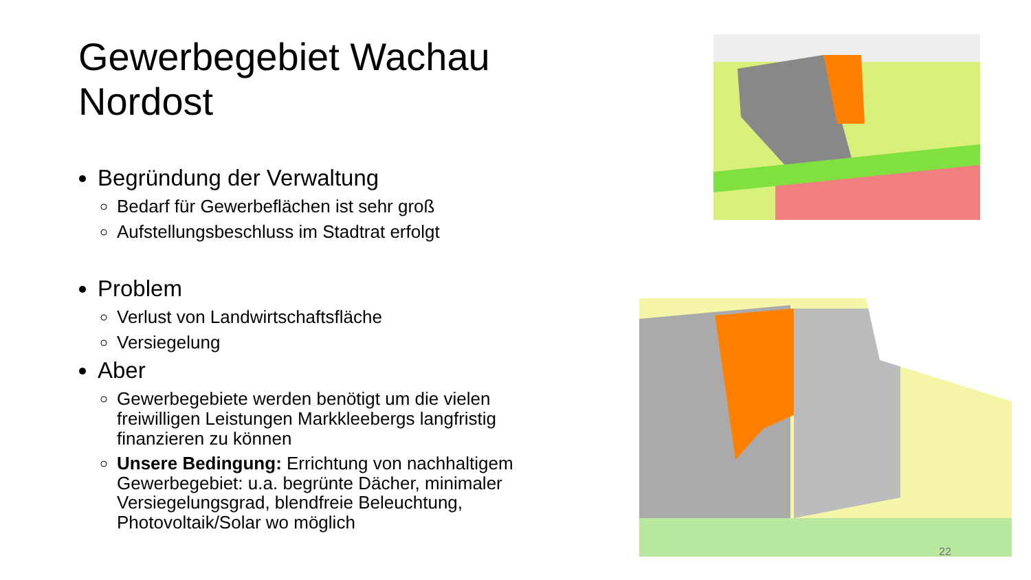Gewerbegebiet Wachau Nordost
Begründung der Verwaltung
Bedarf für Gewerbeflächen ist sehr groß
Aufstellungsbeschluss im Stadtrat erfolgt
Problem
Verlust von Landwirtschaftsfläche
Versiegelung
Aber
Gewerbegebiete werden benötigt um die vielen freiwilligen Leistungen Markkleebergs langfristig finanzieren zu können
Unsere Bedingung: Errichtung von nachhaltigem Gewerbegebiet: u.a. begrünte Dächer, minimaler Versiegelungsgrad, blendfreie Beleuchtung, Photovoltaik/Solar wo möglich
22